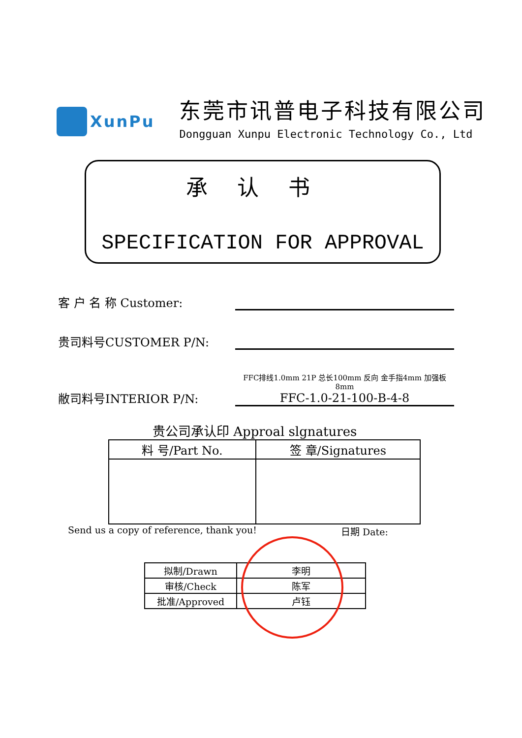XunPu
东莞市讯普电子科技有限公司
Dongguan Xunpu Electronic Technology Co., Ltd
承认书
SPECIFICATION FOR APPROVAL
客 户 名 称 Customer:
贵司料号CUSTOMER P/N:
敝司料号INTERIOR P/N:
FFC排线1.0mm 21P 总长100mm 反向 金手指4mm 加强板8mm
FFC-1.0-21-100-B-4-8
贵公司承认印 Approal slgnatures
| 料 号/Part No. | 签 章/Signatures |
| --- | --- |
Send us a copy of reference, thank you! 日期 Date:
| 拟制/Drawn | 李明 |
| 审核/Check | 陈军 |
| 批准/Approved | 卢钰 |